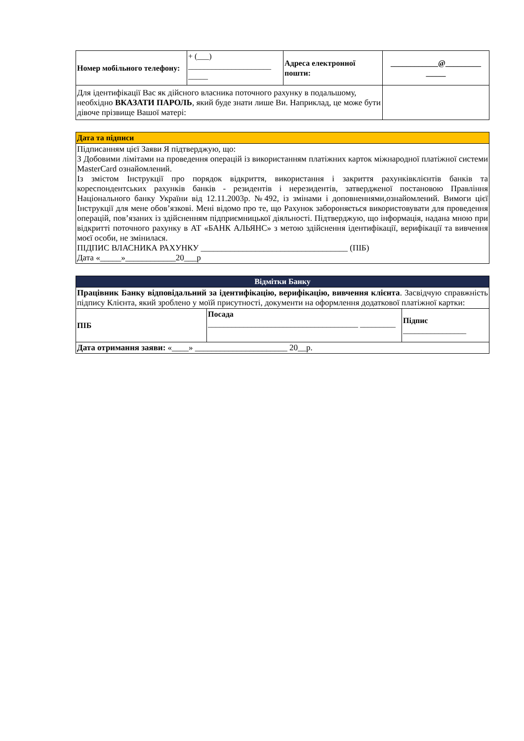| Номер мобільного телефону: | + (___) _____________________ _____ | Адреса електронної пошти: | ____________@_________ _____ |
| Для ідентифікації Вас як дійсного власника поточного рахунку в подальшому, необхідно ВКАЗАТИ ПАРОЛЬ , який буде знати лише Ви. Наприклад, це може бути дівоче прізвище Вашої матері: | | | |
| Дата та підписи |
| Підписанням цієї Заяви Я підтверджую, що: З Добовими лімітами на проведення операцій із використанням платіжних карток міжнародної платіжної системи MasterCard ознайомлений. Із змістом Інструкції про порядок відкриття, використання і закриття рахунківклієнтів банків та кореспондентських рахунків банків - резидентів і нерезидентів, затвердженої постановою Правління Національного банку України від 12.11.2003р. №492, із змінами і доповненнями,ознайомлений. Вимоги цієї Інструкції для мене обов’язкові. Мені відомо про те, що Рахунок забороняється використовувати для проведення операцій, пов’язаних із здійсненням підприємницької діяльності. Підтверджую, що інформація, надана мною при відкритті поточного рахунку в АТ «БАНК АЛЬЯНС» з метою здійснення ідентифікації, верифікації та вивчення моєї особи, не змінилася. ПІДПИС ВЛАСНИКА РАХУНКУ ___________________________________ (ПІБ) Дата «_____»____________20___р |
| Відмітки Банку | | |
| Працівник Банку відповідальний за ідентифікацію, верифікацію, вивчення клієнта . Засвідчую справжність підпису Клієнта, який зроблено у моїй присутності, документи на оформлення додаткової платіжної картки: | | |
| ПІБ | Посада ______________________________________ _________ | Підпис ________________ |
| Дата отримання заяви: «____» ______________________ 20__р. | | |